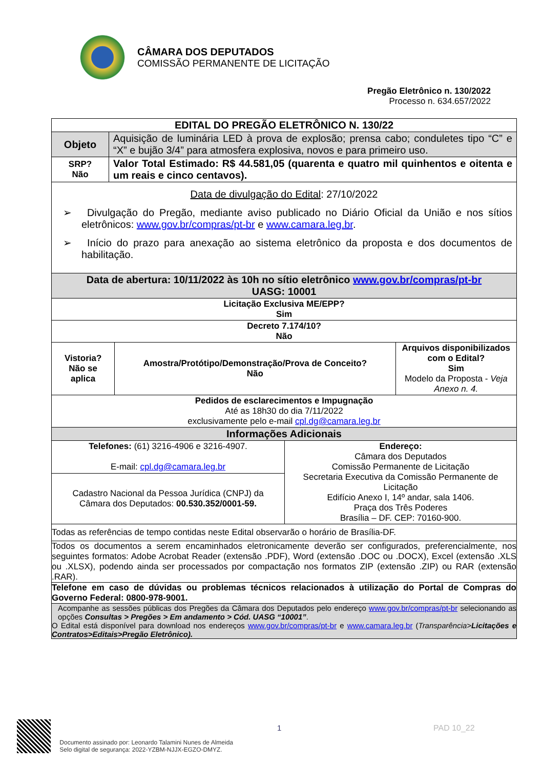CÂMARA DOS DEPUTADOS
COMISSÃO PERMANENTE DE LICITAÇÃO
Pregão Eletrônico n. 130/2022
Processo n. 634.657/2022
| EDITAL DO PREGÃO ELETRÔNICO N. 130/22 | | | | |
| Objeto | Aquisição de luminária LED à prova de explosão; prensa cabo; conduletes tipo “C” e “X” e bujão 3/4” para atmosfera explosiva, novos e para primeiro uso. | | | |
| SRP? Não | Valor Total Estimado: R$ 44.581,05 (quarenta e quatro mil quinhentos e oitenta e um reais e cinco centavos). | | | |
| Data de divulgação do Edital : 27/10/2022 ➢ Divulgação do Pregão, mediante aviso publicado no Diário Oficial da União e nos sítios eletrônicos: www.gov.br/compras/pt-br e www.camara.leg.br . ➢ Início do prazo para anexação ao sistema eletrônico da proposta e dos documentos de habilitação. | | | | |
| Data de abertura: 10/11/2022 às 10h no sítio eletrônico www.gov.br/compras/pt-br UASG: 10001 | | | | |
| Licitação Exclusiva ME/EPP? Sim | | | | |
| Decreto 7.174/10? Não | | | | |
| Vistoria? Não se aplica | | Amostra/Protótipo/Demonstração/Prova de Conceito? Não | | Arquivos disponibilizados com o Edital? Sim Modelo da Proposta - Veja Anexo n. 4. |
| Pedidos de esclarecimentos e Impugnação Até as 18h30 do dia 7/11/2022 exclusivamente pelo e-mail cpl.dg@camara.leg.br | | | | |
| Informações Adicionais | | | | |
| Telefones: (61) 3216-4906 e 3216-4907. E-mail: cpl.dg@camara.leg.br | | | Endereço: Câmara dos Deputados Comissão Permanente de Licitação Secretaria Executiva da Comissão Permanente de Licitação Edifício Anexo I, 14º andar, sala 1406. Praça dos Três Poderes Brasília – DF. CEP: 70160-900. | |
| Cadastro Nacional da Pessoa Jurídica (CNPJ) da Câmara dos Deputados: 00.530.352/0001-59. | | | | |
| Todas as referências de tempo contidas neste Edital observarão o horário de Brasília-DF. | | | | |
| Todos os documentos a serem encaminhados eletronicamente deverão ser configurados, preferencialmente, nos seguintes formatos: Adobe Acrobat Reader (extensão .PDF), Word (extensão .DOC ou .DOCX), Excel (extensão .XLS ou .XLSX), podendo ainda ser processados por compactação nos formatos ZIP (extensão .ZIP) ou RAR (extensão .RAR). | | | | |
| Telefone em caso de dúvidas ou problemas técnicos relacionados à utilização do Portal de Compras do Governo Federal: 0800-978-9001. | | | | |
| Acompanhe as sessões públicas dos Pregões da Câmara dos Deputados pelo endereço www.gov.br/compras/pt-br selecionando as opções Consultas > Pregões > Em andamento > Cód. UASG “10001” . O Edital está disponível para download nos endereços www.gov.br/compras/pt-br e www.camara.leg.br ( Transparência> Licitações e Contratos>Editais>Pregão Eletrônico). | | | | |
Documento assinado por: Leonardo Talamini Nunes de Almeida
Selo digital de segurança: 2022-YZBM-NJJX-EGZO-DMYZ.
1 PAD 10_22